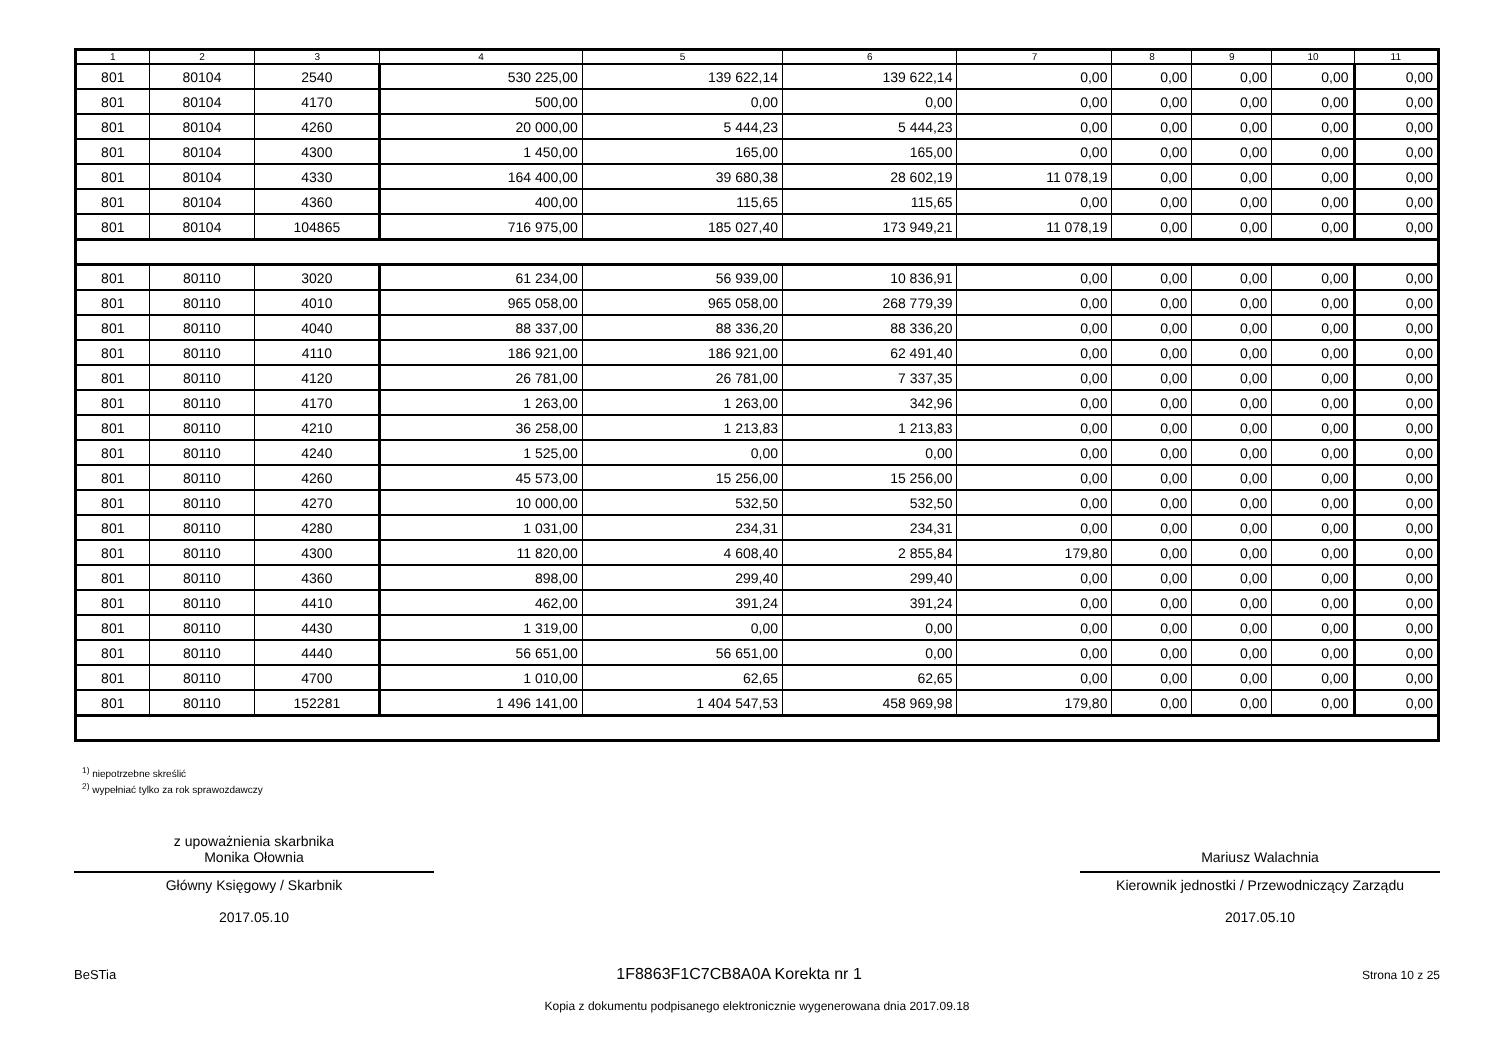| 1 | 2 | 3 | 4 | 5 | 6 | 7 | 8 | 9 | 10 | 11 |
| --- | --- | --- | --- | --- | --- | --- | --- | --- | --- | --- |
| 801 | 80104 | 2540 | 530 225,00 | 139 622,14 | 139 622,14 | 0,00 | 0,00 | 0,00 | 0,00 | 0,00 |
| 801 | 80104 | 4170 | 500,00 | 0,00 | 0,00 | 0,00 | 0,00 | 0,00 | 0,00 | 0,00 |
| 801 | 80104 | 4260 | 20 000,00 | 5 444,23 | 5 444,23 | 0,00 | 0,00 | 0,00 | 0,00 | 0,00 |
| 801 | 80104 | 4300 | 1 450,00 | 165,00 | 165,00 | 0,00 | 0,00 | 0,00 | 0,00 | 0,00 |
| 801 | 80104 | 4330 | 164 400,00 | 39 680,38 | 28 602,19 | 11 078,19 | 0,00 | 0,00 | 0,00 | 0,00 |
| 801 | 80104 | 4360 | 400,00 | 115,65 | 115,65 | 0,00 | 0,00 | 0,00 | 0,00 | 0,00 |
| 801 | 80104 | 104865 | 716 975,00 | 185 027,40 | 173 949,21 | 11 078,19 | 0,00 | 0,00 | 0,00 | 0,00 |
| 801 | 80110 | 3020 | 61 234,00 | 56 939,00 | 10 836,91 | 0,00 | 0,00 | 0,00 | 0,00 | 0,00 |
| 801 | 80110 | 4010 | 965 058,00 | 965 058,00 | 268 779,39 | 0,00 | 0,00 | 0,00 | 0,00 | 0,00 |
| 801 | 80110 | 4040 | 88 337,00 | 88 336,20 | 88 336,20 | 0,00 | 0,00 | 0,00 | 0,00 | 0,00 |
| 801 | 80110 | 4110 | 186 921,00 | 186 921,00 | 62 491,40 | 0,00 | 0,00 | 0,00 | 0,00 | 0,00 |
| 801 | 80110 | 4120 | 26 781,00 | 26 781,00 | 7 337,35 | 0,00 | 0,00 | 0,00 | 0,00 | 0,00 |
| 801 | 80110 | 4170 | 1 263,00 | 1 263,00 | 342,96 | 0,00 | 0,00 | 0,00 | 0,00 | 0,00 |
| 801 | 80110 | 4210 | 36 258,00 | 1 213,83 | 1 213,83 | 0,00 | 0,00 | 0,00 | 0,00 | 0,00 |
| 801 | 80110 | 4240 | 1 525,00 | 0,00 | 0,00 | 0,00 | 0,00 | 0,00 | 0,00 | 0,00 |
| 801 | 80110 | 4260 | 45 573,00 | 15 256,00 | 15 256,00 | 0,00 | 0,00 | 0,00 | 0,00 | 0,00 |
| 801 | 80110 | 4270 | 10 000,00 | 532,50 | 532,50 | 0,00 | 0,00 | 0,00 | 0,00 | 0,00 |
| 801 | 80110 | 4280 | 1 031,00 | 234,31 | 234,31 | 0,00 | 0,00 | 0,00 | 0,00 | 0,00 |
| 801 | 80110 | 4300 | 11 820,00 | 4 608,40 | 2 855,84 | 179,80 | 0,00 | 0,00 | 0,00 | 0,00 |
| 801 | 80110 | 4360 | 898,00 | 299,40 | 299,40 | 0,00 | 0,00 | 0,00 | 0,00 | 0,00 |
| 801 | 80110 | 4410 | 462,00 | 391,24 | 391,24 | 0,00 | 0,00 | 0,00 | 0,00 | 0,00 |
| 801 | 80110 | 4430 | 1 319,00 | 0,00 | 0,00 | 0,00 | 0,00 | 0,00 | 0,00 | 0,00 |
| 801 | 80110 | 4440 | 56 651,00 | 56 651,00 | 0,00 | 0,00 | 0,00 | 0,00 | 0,00 | 0,00 |
| 801 | 80110 | 4700 | 1 010,00 | 62,65 | 62,65 | 0,00 | 0,00 | 0,00 | 0,00 | 0,00 |
| 801 | 80110 | 152281 | 1 496 141,00 | 1 404 547,53 | 458 969,98 | 179,80 | 0,00 | 0,00 | 0,00 | 0,00 |
<sup>1)</sup> niepotrzebne skreślić
<sup>2)</sup> wypełniać tylko za rok sprawozdawczy
z upoważnienia skarbnika
Monika Ołownia
Główny Księgowy / Skarbnik
2017.05.10
Mariusz Walachnia
Kierownik jednostki / Przewodniczący Zarządu
2017.05.10
BeSTia 1F8863F1C7CB8A0A Korekta nr 1 Strona 10 z 25
Kopia z dokumentu podpisanego elektronicznie wygenerowana dnia 2017.09.18